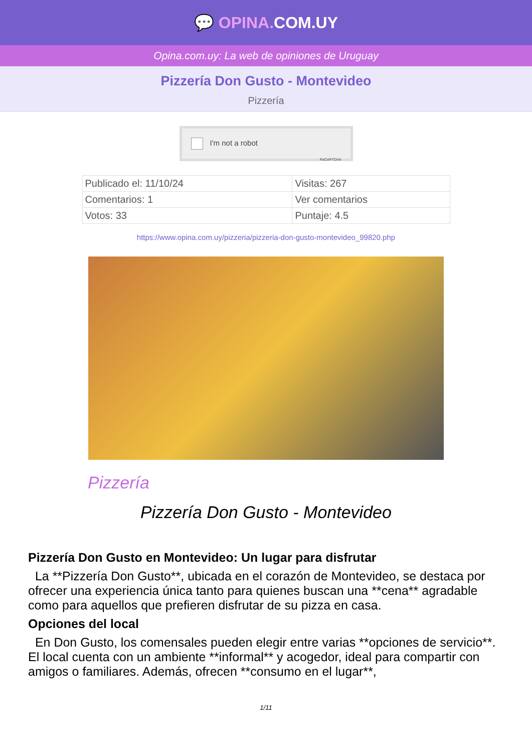💬 OPINA. COM.UY
Opina.com.uy: La web de opiniones de Uruguay
Pizzería Don Gusto - Montevideo
Pizzería
I'm not a robot ReCAPTCHA
| Publicado el: 11/10/24 | Visitas: 267 |
| Comentarios: 1 | Ver comentarios |
| Votos: 33 | Puntaje: 4.5 |
https://www.opina.com.uy/pizzeria/pizzeria-don-gusto-montevideo_99820.php
Pizzería
Pizzería Don Gusto - Montevideo
Pizzería Don Gusto en Montevideo: Un lugar para disfrutar
La **Pizzería Don Gusto**, ubicada en el corazón de Montevideo, se destaca por ofrecer una experiencia única tanto para quienes buscan una **cena** agradable como para aquellos que prefieren disfrutar de su pizza en casa.
Opciones del local
En Don Gusto, los comensales pueden elegir entre varias **opciones de servicio**. El local cuenta con un ambiente **informal** y acogedor, ideal para compartir con amigos o familiares. Además, ofrecen **consumo en el lugar**,
1/11